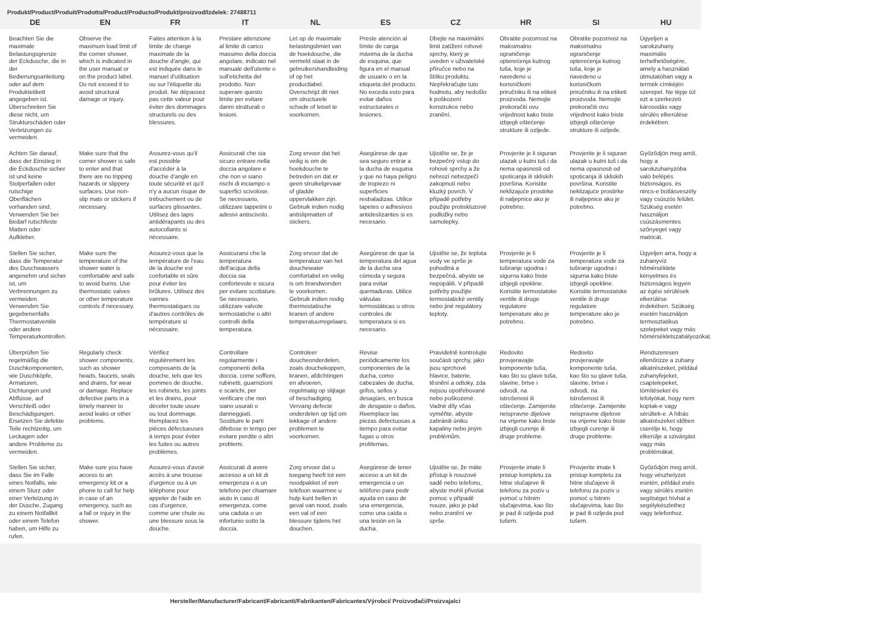Produkt/Product/Produit/Prodotto/Product/Producto/Produkt/proizvod/Izdelek: 27488711
| DE | EN | FR | IT | NL | ES | CZ | HR | SI | HU |
| --- | --- | --- | --- | --- | --- | --- | --- | --- | --- |
| Beachten Sie die maximale Belastungsgrenze der Eckdusche, die in der Bedienungsanleitung oder auf dem Produktetikett angegeben ist. Überschreiten Sie diese nicht, um Strukturschäden oder Verletzungen zu vermeiden. | Observe the maximum load limit of the corner shower, which is indicated in the user manual or on the product label. Do not exceed it to avoid structural damage or injury. | Faites attention à la limite de charge maximale de la douche d'angle, qui est indiquée dans le manuel d'utilisation ou sur l'étiquette du produit. Ne dépassez pas cette valeur pour éviter des dommages structurels ou des blessures. | Prestare attenzione al limite di carico massimo della doccia angolare, indicato nel manuale dell'utente o sull'etichetta del prodotto. Non superare questo limite per evitare danni strutturali o lesioni. | Let op de maximale belastingslimiet van de hoekdouche, die vermeld staat in de gebruikershandleiding of op het productlabel. Overschrijd dit niet om structurele schade of letsel te voorkomen. | Preste atención al límite de carga máxima de la ducha de esquina, que figura en el manual de usuario o en la etiqueta del producto. No exceda esto para evitar daños estructurales o lesiones. | Dbejte na maximální limit zatížení rohové sprchy, který je uveden v uživatelské příručce nebo na štítku produktu. Nepřekračujte tuto hodnotu, aby nedošlo k poškození konstrukce nebo zranění. | Obratite pozornost na maksimalno ograničenje opterećenja kutnog tuša, koje je navedeno u korisničkom priručniku ili na etiketi proizvoda. Nemojte prekoračiti ovu vrijednost kako biste izbjegli oštećenje strukture ili ozljede. | Obratite pozornost na maksimalno ograničenje opterećenja kutnog tuša, koje je navedeno u korisničkom priručniku ili na etiketi proizvoda. Nemojte prekoračiti ovu vrijednost kako biste izbjegli oštećenje strukture ili ozljede. | Ügyeljen a sarokzuhany maximális terhelhetőségére, amely a használati útmutatóban vagy a termék címkéjén szerepel. Ne lépje túl ezt a szerkezeti károsodás vagy sérülés elkerülése érdekében. |
| Achten Sie darauf, dass der Einstieg in die Eckdusche sicher ist und keine Stolperfallen oder rutschige Oberflächen vorhanden sind. Verwenden Sie bei Bedarf rutschfeste Matten oder Aufkleber. | Make sure that the corner shower is safe to enter and that there are no tripping hazards or slippery surfaces. Use non-slip mats or stickers if necessary. | Assurez-vous qu'il est possible d'accéder à la douche d'angle en toute sécurité et qu'il n'y a aucun risque de trébuchement ou de surfaces glissantes. Utilisez des tapis antidérapants ou des autocollants si nécessaire. | Assicurati che sia sicuro entrare nella doccia angolare e che non vi siano rischi di inciampo o superfici scivolose. Se necessario, utilizzare tappetini o adesivi antiscivolo. | Zorg ervoor dat het veilig is om de hoekdouche te betreden en dat er geen struikelgevaar of gladde oppervlakken zijn. Gebruik indien nodig antislipmatten of stickers. | Asegúrese de que sea seguro entrar a la ducha de esquina y que no haya peligro de tropiezo ni superficies resbaladizas. Utilice tapetes o adhesivos antideslizantes si es necesario. | Ujistěte se, že je bezpečný vstup do rohové sprchy a že nehrozí nebezpečí zakopnutí nebo kluzký povrch. V případě potřeby použijte protiskluzové podložky nebo samolepky. | Provjerite je li siguran ulazak u kutni tuš i da nema opasnosti od spoticanja ili skliskih površina. Koristite neklizajuće prostirke ili naljepnice ako je potrebno. | Provjerite je li siguran ulazak u kutni tuš i da nema opasnosti od spoticanja ili skliskih površina. Koristite neklizajuće prostirke ili naljepnice ako je potrebno. | Győződjön meg arról, hogy a sarokzuhanyzóba való belépés biztonságos, és nincs-e botlásveszély vagy csúszós felület. Szükség esetén használjon csúszásmentes szőnyeget vagy matricát. |
| Stellen Sie sicher, dass die Temperatur des Duschwassers angenehm und sicher ist, um Verbrennungen zu vermeiden. Verwenden Sie gegebenenfalls Thermostatventile oder andere Temperaturkontrollen. | Make sure the temperature of the shower water is comfortable and safe to avoid burns. Use thermostatic valves or other temperature controls if necessary. | Assurez-vous que la température de l'eau de la douche est confortable et sûre pour éviter les brûlures. Utilisez des vannes thermostatiques ou d'autres contrôles de température si nécessaire. | Assicurarsi che la temperatura dell'acqua della doccia sia confortevole e sicura per evitare scottature. Se necessario, utilizzare valvole termostatiche o altri controlli della temperatura. | Zorg ervoor dat de temperatuur van het douchewater comfortabel en veilig is om brandwonden te voorkomen. Gebruik indien nodig thermostatische kranen of andere temperatuurregelaars. | Asegúrese de que la temperatura del agua de la ducha sea cómoda y segura para evitar quemaduras. Utilice válvulas termostáticas u otros controles de temperatura si es necesario. | Ujistěte se, že teplota vody ve sprše je pohodlná a bezpečná, abyste se nepopálili. V případě potřeby použijte termostatické ventily nebo jiné regulátory teploty. | Provjerite je li temperatura vode za tuširanje ugodna i sigurna kako biste izbjegli opekline. Koristite termostatske ventile ili druge regulatore temperature ako je potrebno. | Provjerite je li temperatura vode za tuširanje ugodna i sigurna kako biste izbjegli opekline. Koristite termostatske ventile ili druge regulatore temperature ako je potrebno. | Ügyeljen arra, hogy a zuhanyvíz hőmérséklete kényelmes és biztonságos legyen az égési sérülések elkerülése érdekében. Szükség esetén használjon termosztatikus szelepeket vagy más hőmérsékletszabályozókat. |
| Überprüfen Sie regelmäßig die Duschkomponenten, wie Duschköpfe, Armaturen, Dichtungen und Abflüsse, auf Verschleiß oder Beschädigungen. Ersetzen Sie defekte Teile rechtzeitig, um Leckagen oder andere Probleme zu vermeiden. | Regularly check shower components, such as shower heads, faucets, seals and drains, for wear or damage. Replace defective parts in a timely manner to avoid leaks or other problems. | Vérifiez régulièrement les composants de la douche, tels que les pommes de douche, les robinets, les joints et les drains, pour déceler toute usure ou tout dommage. Remplacez les pièces défectueuses à temps pour éviter les fuites ou autres problèmes. | Controllare regolarmente i componenti della doccia, come soffioni, rubinetti, guarnizioni e scarichi, per verificare che non siano usurati o danneggiati. Sostituire le parti difettose in tempo per evitare perdite o altri problemi. | Controleer doucheonderdelen, zoals douchekoppen, kranen, afdichtingen en afvoeren, regelmatig op slijtage of beschadiging. Vervang defecte onderdelen op tijd om lekkage of andere problemen te voorkomen. | Revise periódicamente los componentes de la ducha, como cabezales de ducha, grifos, sellos y desagües, en busca de desgaste o daños. Reemplace las piezas defectuosas a tiempo para evitar fugas u otros problemas. | Pravidelně kontrolujte součásti sprchy, jako jsou sprchové hlavice, baterie, těsnění a odtoky, zda nejsou opotřebované nebo poškozené. Vadné díly včas vyměňte, abyste zabránili úniku kapaliny nebo jiným problémům. | Redovito provjeravajte komponente tuša, kao što su glave tuša, slavine, brtve i odvodi, na istrošenost ili oštećenje. Zamijenite neispravne dijelove na vrijeme kako biste izbjegli curenje ili druge probleme. | Redovito provjeravajte komponente tuša, kao što su glave tuša, slavine, brtve i odvodi, na istrošenost ili oštećenje. Zamijenite neispravne dijelove na vrijeme kako biste izbjegli curenje ili druge probleme. | Rendszeresen ellenőrizze a zuhany alkatrészeket, például zuhanyfejeket, csaptelepeket, tömítéseket és lefolyókat, hogy nem koptak-e vagy sérültek-e. A hibás alkatrészeket időben cserélje ki, hogy elkerülje a szivárgást vagy más problémákat. |
| Stellen Sie sicher, dass Sie im Falle eines Notfalls, wie einem Sturz oder einer Verletzung in der Dusche, Zugang zu einem Notfallkit oder einem Telefon haben, um Hilfe zu rufen. | Make sure you have access to an emergency kit or a phone to call for help in case of an emergency, such as a fall or injury in the shower. | Assurez-vous d'avoir accès à une trousse d'urgence ou à un téléphone pour appeler de l'aide en cas d'urgence, comme une chute ou une blessure sous la douche. | Assicurati di avere accesso a un kit di emergenza o a un telefono per chiamare aiuto in caso di emergenza, come una caduta o un infortunio sotto la doccia. | Zorg ervoor dat u toegang heeft tot een noodpakket of een telefoon waarmee u hulp kunt bellen in geval van nood, zoals een val of een blessure tijdens het douchen. | Asegúrese de tener acceso a un kit de emergencia o un teléfono para pedir ayuda en caso de una emergencia, como una caída o una lesión en la ducha. | Ujistěte se, že máte přístup k nouzové sadě nebo telefonu, abyste mohli přivolat pomoc v případě nouze, jako je pád nebo zranění ve sprše. | Provjerite imate li pristup kompletu za hitne slučajeve ili telefonu za poziv u pomoć u hitnim slučajevima, kao što je pad ili ozljeda pod tušem. | Provjerite imate li pristup kompletu za hitne slučajeve ili telefonu za poziv u pomoć u hitnim slučajevima, kao što je pad ili ozljeda pod tušem. | Győződjön meg arról, hogy vészhelyzet esetén, például esés vagy sérülés esetén segítséget hívhat a segélykészlethez vagy telefonhoz. |
Hersteller/Manufacturer/Fabricant/Fabricanti/Fabrikanten/Fabricantes/Výrobci/ Proizvođači/Proizvajalci